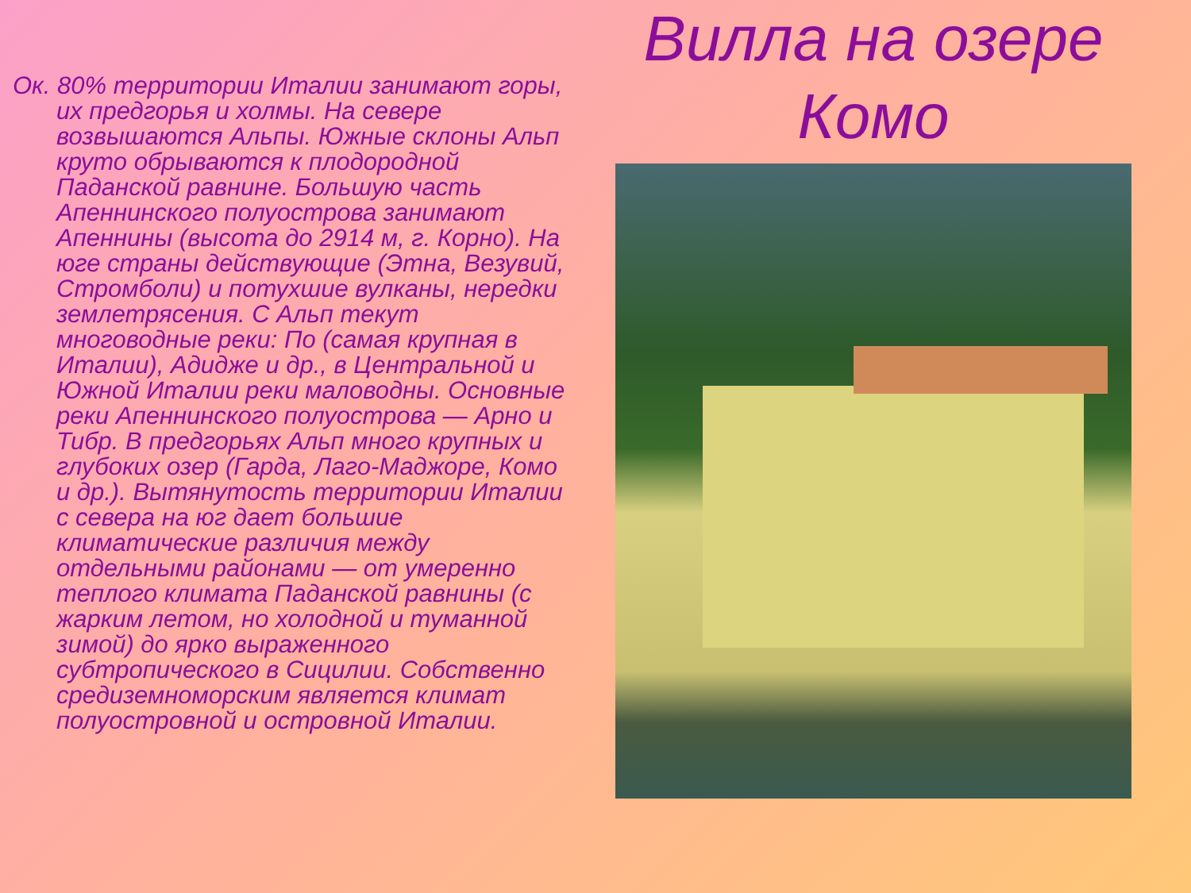Ок. 80% территории Италии занимают горы, их предгорья и холмы. На севере возвышаются Альпы. Южные склоны Альп круто обрываются к плодородной Паданской равнине. Большую часть Апеннинского полуострова занимают Апеннины (высота до 2914 м, г. Корно). На юге страны действующие (Этна, Везувий, Стромболи) и потухшие вулканы, нередки землетрясения. С Альп текут многоводные реки: По (самая крупная в Италии), Адидже и др., в Центральной и Южной Италии реки маловодны. Основные реки Апеннинского полуострова — Арно и Тибр. В предгорьях Альп много крупных и глубоких озер (Гарда, Лаго-Маджоре, Комо и др.). Вытянутость территории Италии с севера на юг дает большие климатические различия между отдельными районами — от умеренно теплого климата Паданской равнины (с жарким летом, но холодной и туманной зимой) до ярко выраженного субтропического в Сицилии. Собственно средиземноморским является климат полуостровной и островной Италии.
Вилла на озере Комо